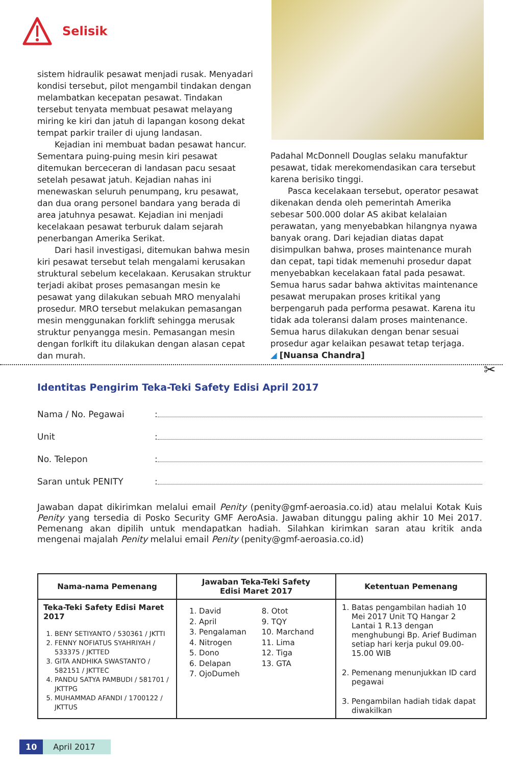Selisik
sistem hidraulik pesawat menjadi rusak. Menyadari kondisi tersebut, pilot mengambil tindakan dengan melambatkan kecepatan pesawat. Tindakan tersebut tenyata membuat pesawat melayang miring ke kiri dan jatuh di lapangan kosong dekat tempat parkir trailer di ujung landasan.
Kejadian ini membuat badan pesawat hancur. Sementara puing-puing mesin kiri pesawat ditemukan berceceran di landasan pacu sesaat setelah pesawat jatuh. Kejadian nahas ini menewaskan seluruh penumpang, kru pesawat, dan dua orang personel bandara yang berada di area jatuhnya pesawat. Kejadian ini menjadi kecelakaan pesawat terburuk dalam sejarah penerbangan Amerika Serikat.
Dari hasil investigasi, ditemukan bahwa mesin kiri pesawat tersebut telah mengalami kerusakan struktural sebelum kecelakaan. Kerusakan struktur terjadi akibat proses pemasangan mesin ke pesawat yang dilakukan sebuah MRO menyalahi prosedur. MRO tersebut melakukan pemasangan mesin menggunakan forklift sehingga merusak struktur penyangga mesin. Pemasangan mesin dengan forlkift itu dilakukan dengan alasan cepat dan murah.
Padahal McDonnell Douglas selaku manufaktur pesawat, tidak merekomendasikan cara tersebut karena berisiko tinggi.
Pasca kecelakaan tersebut, operator pesawat dikenakan denda oleh pemerintah Amerika sebesar 500.000 dolar AS akibat kelalaian perawatan, yang menyebabkan hilangnya nyawa banyak orang. Dari kejadian diatas dapat disimpulkan bahwa, proses maintenance murah dan cepat, tapi tidak memenuhi prosedur dapat menyebabkan kecelakaan fatal pada pesawat. Semua harus sadar bahwa aktivitas maintenance pesawat merupakan proses kritikal yang berpengaruh pada performa pesawat. Karena itu tidak ada toleransi dalam proses maintenance. Semua harus dilakukan dengan benar sesuai prosedur agar kelaikan pesawat tetap terjaga.
◢ [Nuansa Chandra]
✂
Identitas Pengirim Teka-Teki Safety Edisi April 2017
Nama / No. Pegawai:
Unit:
No. Telepon:
Saran untuk PENITY:
Jawaban dapat dikirimkan melalui email Penity (penity@gmf-aeroasia.co.id) atau melalui Kotak Kuis Penity yang tersedia di Posko Security GMF AeroAsia. Jawaban ditunggu paling akhir 10 Mei 2017. Pemenang akan dipilih untuk mendapatkan hadiah. Silahkan kirimkan saran atau kritik anda mengenai majalah Penity melalui email Penity (penity@gmf-aeroasia.co.id)
| Nama-nama Pemenang | Jawaban Teka-Teki Safety Edisi Maret 2017 | Ketentuan Pemenang |
| --- | --- | --- |
| Teka-Teki Safety Edisi Maret 2017 1. BENY SETIYANTO / 530361 / JKTTI 2. FENNY NOFIATUS SYAHRIYAH / 533375 / JKTTED 3. GITA ANDHIKA SWASTANTO / 582151 / JKTTEC 4. PANDU SATYA PAMBUDI / 581701 / JKTTPG 5. MUHAMMAD AFANDI / 1700122 / JKTTUS | 1. David 2. April 3. Pengalaman 4. Nitrogen 5. Dono 6. Delapan 7. OjoDumeh 8. Otot 9. TQY 10. Marchand 11. Lima 12. Tiga 13. GTA | 1. Batas pengambilan hadiah 10 Mei 2017 Unit TQ Hangar 2 Lantai 1 R.13 dengan menghubungi Bp. Arief Budiman setiap hari kerja pukul 09.00- 15.00 WIB 2. Pemenang menunjukkan ID card pegawai 3. Pengambilan hadiah tidak dapat diwakilkan |
10 April 2017